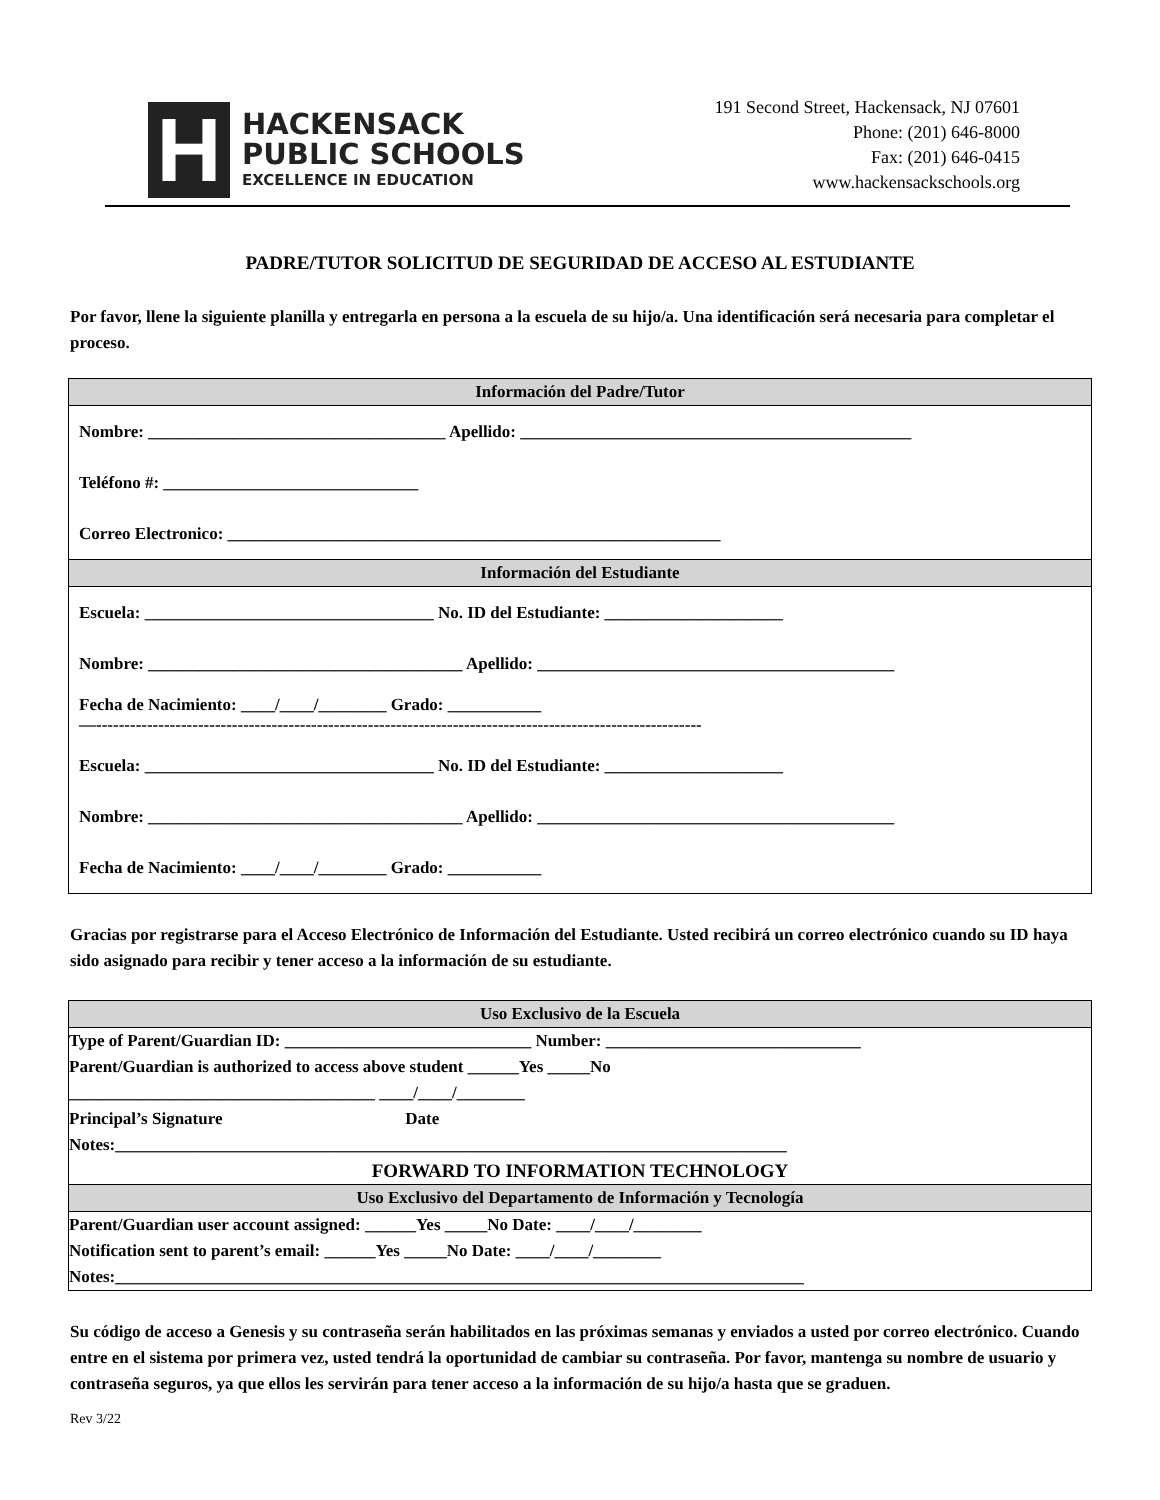H
HACKENSACK
PUBLIC SCHOOLS
EXCELLENCE IN EDUCATION
191 Second Street, Hackensack, NJ 07601
Phone: (201) 646-8000
Fax: (201) 646-0415
www.hackensackschools.org
PADRE/TUTOR SOLICITUD DE SEGURIDAD DE ACCESO AL ESTUDIANTE
Por favor, llene la siguiente planilla y entregarla en persona a la escuela de su hijo/a. Una identificación será necesaria para completar el proceso.
| Información del Padre/Tutor |
| --- |
| Nombre: ___________________________________ Apellido: ______________________________________________ |
| Teléfono #: ______________________________ |
| Correo Electronico: __________________________________________________________ |
| Información del Estudiante |
| Escuela: __________________________________ No. ID del Estudiante: _____________________ |
| Nombre: _____________________________________ Apellido: __________________________________________ |
| Fecha de Nacimiento: ____/____/________ Grado: ___________ —----------------------------------------------------------------------------------------------------------- |
| Escuela: __________________________________ No. ID del Estudiante: _____________________ |
| Nombre: _____________________________________ Apellido: __________________________________________ |
| Fecha de Nacimiento: ____/____/________ Grado: ___________ |
Gracias por registrarse para el Acceso Electrónico de Información del Estudiante. Usted recibirá un correo electrónico cuando su ID haya sido asignado para recibir y tener acceso a la información de su estudiante.
| Uso Exclusivo de la Escuela |
| --- |
| Type of Parent/Guardian ID: _____________________________ Number: ______________________________ |
| Parent/Guardian is authorized to access above student ______Yes _____No |
| ____________________________________ ____/____/________ |
| Principal’s Signature Date |
| Notes:_______________________________________________________________________________ |
| FORWARD TO INFORMATION TECHNOLOGY |
| Uso Exclusivo del Departamento de Información y Tecnología |
| Parent/Guardian user account assigned: ______Yes _____No Date: ____/____/________ |
| Notification sent to parent’s email: ______Yes _____No Date: ____/____/________ |
| Notes:_________________________________________________________________________________ |
Su código de acceso a Genesis y su contraseña serán habilitados en las próximas semanas y enviados a usted por correo electrónico. Cuando entre en el sistema por primera vez, usted tendrá la oportunidad de cambiar su contraseña. Por favor, mantenga su nombre de usuario y contraseña seguros, ya que ellos les servirán para tener acceso a la información de su hijo/a hasta que se graduen.
Rev 3/22